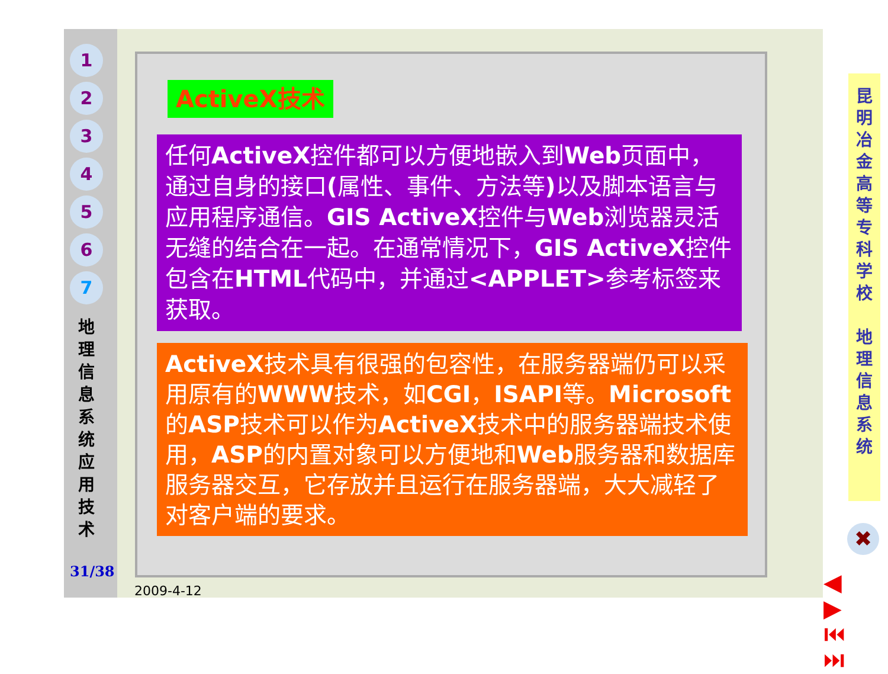1
2
3
4
5
6
7
地
理
信
息
系
统
应
用
技
术
31/38
ActiveX技术
任何ActiveX控件都可以方便地嵌入到Web页面中，通过自身的接口(属性、事件、方法等) 以及脚本语言与应用程序通信。GIS ActiveX控件与Web浏览器灵活无缝的结合在一起。在通常情况下，GIS ActiveX控件包含在HTML代码中，并通过<APPLET>参考标签来获取。
ActiveX技术具有很强的包容性，在服务器端仍可以采用原有的WWW技术，如CGI，ISAPI等。Microsoft的ASP技术可以作为ActiveX技术中的服务器端技术使用，ASP的内置对象可以方便地和Web服务器和数据库服务器交互，它存放并且运行在服务器端，大大减轻了对客户端的要求。
昆
明
冶
金
高
等
专
科
学
校
地
理
信
息
系
统
✖
◀ ▶
⏮ ⏭
2009-4-12